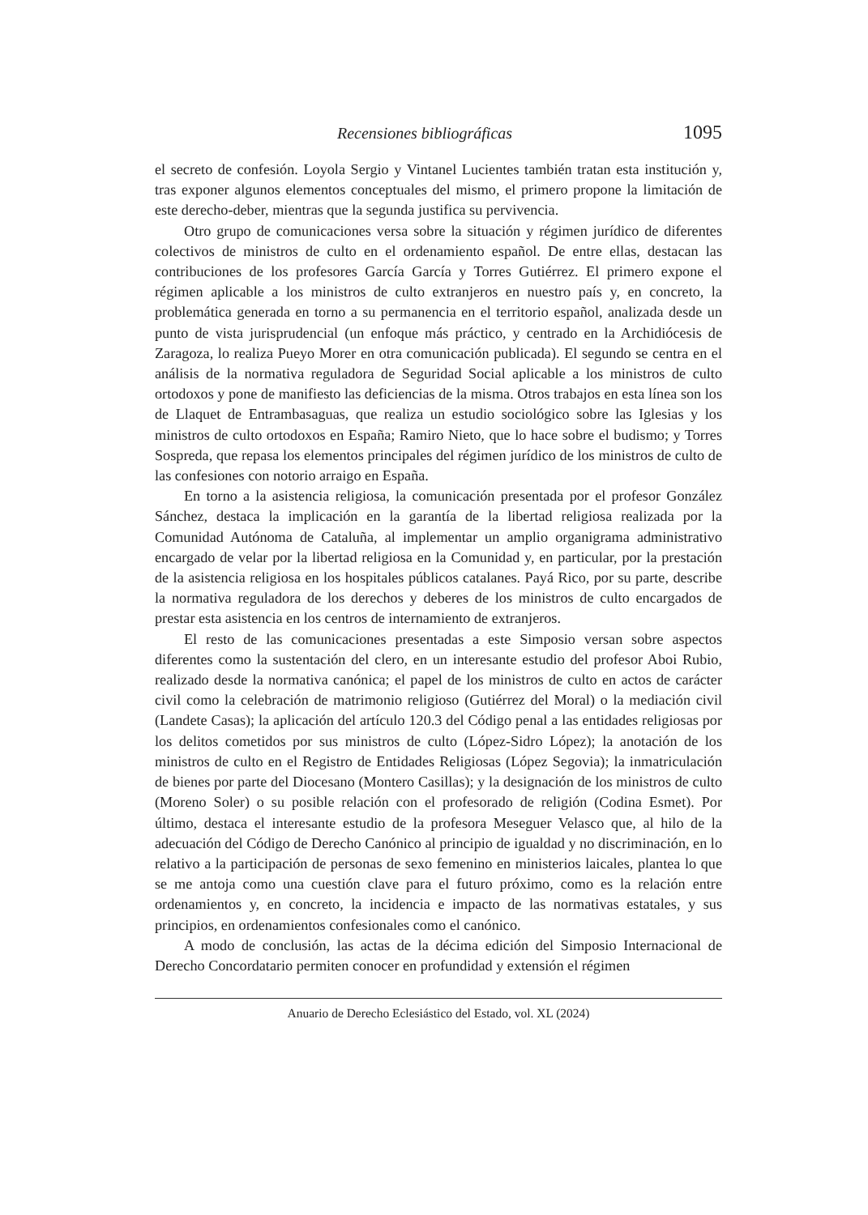Recensiones bibliográficas 1095
el secreto de confesión. Loyola Sergio y Vintanel Lucientes también tratan esta institución y, tras exponer algunos elementos conceptuales del mismo, el primero propone la limitación de este derecho-deber, mientras que la segunda justifica su pervivencia.
Otro grupo de comunicaciones versa sobre la situación y régimen jurídico de diferentes colectivos de ministros de culto en el ordenamiento español. De entre ellas, destacan las contribuciones de los profesores García García y Torres Gutiérrez. El primero expone el régimen aplicable a los ministros de culto extranjeros en nuestro país y, en concreto, la problemática generada en torno a su permanencia en el territorio español, analizada desde un punto de vista jurisprudencial (un enfoque más práctico, y centrado en la Archidiócesis de Zaragoza, lo realiza Pueyo Morer en otra comunicación publicada). El segundo se centra en el análisis de la normativa reguladora de Seguridad Social aplicable a los ministros de culto ortodoxos y pone de manifiesto las deficiencias de la misma. Otros trabajos en esta línea son los de Llaquet de Entrambasaguas, que realiza un estudio sociológico sobre las Iglesias y los ministros de culto ortodoxos en España; Ramiro Nieto, que lo hace sobre el budismo; y Torres Sospreda, que repasa los elementos principales del régimen jurídico de los ministros de culto de las confesiones con notorio arraigo en España.
En torno a la asistencia religiosa, la comunicación presentada por el profesor González Sánchez, destaca la implicación en la garantía de la libertad religiosa realizada por la Comunidad Autónoma de Cataluña, al implementar un amplio organigrama administrativo encargado de velar por la libertad religiosa en la Comunidad y, en particular, por la prestación de la asistencia religiosa en los hospitales públicos catalanes. Payá Rico, por su parte, describe la normativa reguladora de los derechos y deberes de los ministros de culto encargados de prestar esta asistencia en los centros de internamiento de extranjeros.
El resto de las comunicaciones presentadas a este Simposio versan sobre aspectos diferentes como la sustentación del clero, en un interesante estudio del profesor Aboi Rubio, realizado desde la normativa canónica; el papel de los ministros de culto en actos de carácter civil como la celebración de matrimonio religioso (Gutiérrez del Moral) o la mediación civil (Landete Casas); la aplicación del artículo 120.3 del Código penal a las entidades religiosas por los delitos cometidos por sus ministros de culto (López-Sidro López); la anotación de los ministros de culto en el Registro de Entidades Religiosas (López Segovia); la inmatriculación de bienes por parte del Diocesano (Montero Casillas); y la designación de los ministros de culto (Moreno Soler) o su posible relación con el profesorado de religión (Codina Esmet). Por último, destaca el interesante estudio de la profesora Meseguer Velasco que, al hilo de la adecuación del Código de Derecho Canónico al principio de igualdad y no discriminación, en lo relativo a la participación de personas de sexo femenino en ministerios laicales, plantea lo que se me antoja como una cuestión clave para el futuro próximo, como es la relación entre ordenamientos y, en concreto, la incidencia e impacto de las normativas estatales, y sus principios, en ordenamientos confesionales como el canónico.
A modo de conclusión, las actas de la décima edición del Simposio Internacional de Derecho Concordatario permiten conocer en profundidad y extensión el régimen
Anuario de Derecho Eclesiástico del Estado, vol. XL (2024)